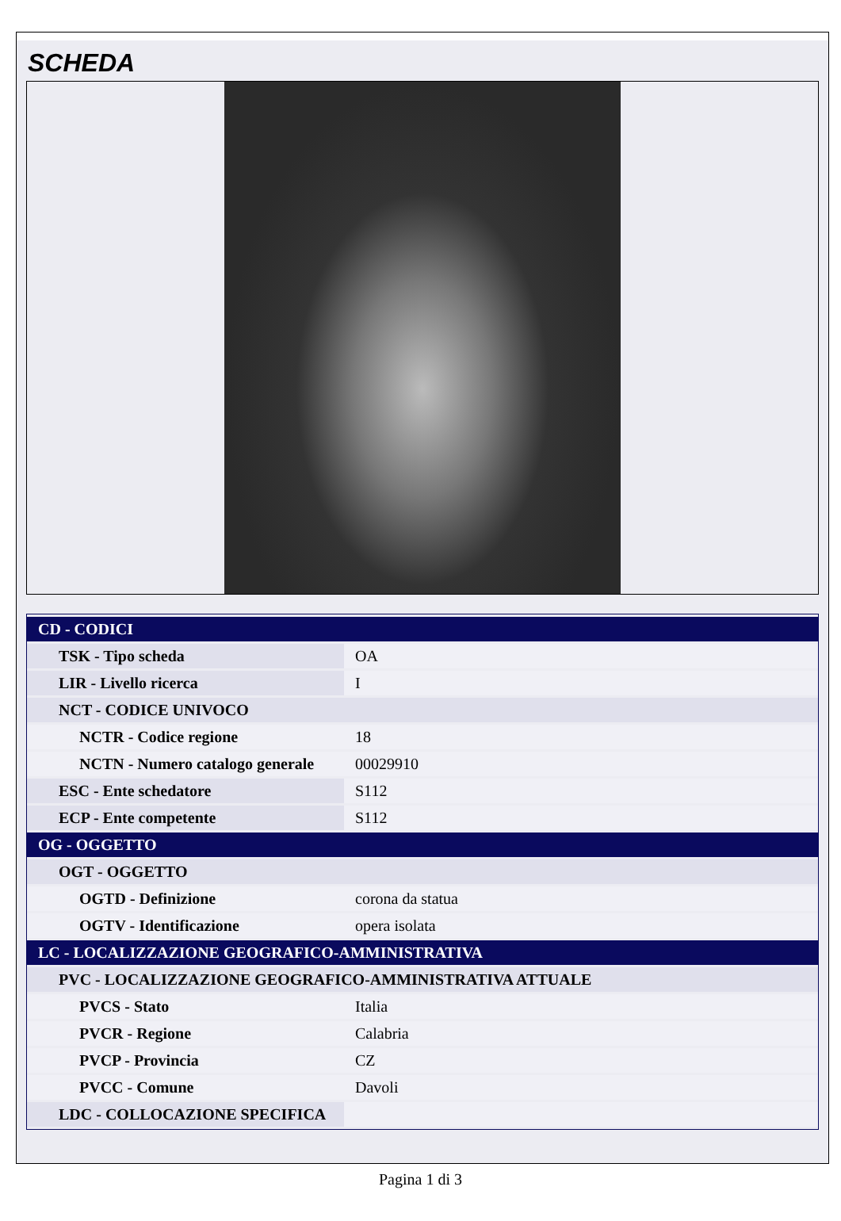SCHEDA
| CD - CODICI | |
| TSK - Tipo scheda | OA |
| LIR - Livello ricerca | I |
| NCT - CODICE UNIVOCO | |
| NCTR - Codice regione | 18 |
| NCTN - Numero catalogo generale | 00029910 |
| ESC - Ente schedatore | S112 |
| ECP - Ente competente | S112 |
| OG - OGGETTO | |
| OGT - OGGETTO | |
| OGTD - Definizione | corona da statua |
| OGTV - Identificazione | opera isolata |
| LC - LOCALIZZAZIONE GEOGRAFICO-AMMINISTRATIVA | |
| PVC - LOCALIZZAZIONE GEOGRAFICO-AMMINISTRATIVA ATTUALE | |
| PVCS - Stato | Italia |
| PVCR - Regione | Calabria |
| PVCP - Provincia | CZ |
| PVCC - Comune | Davoli |
| LDC - COLLOCAZIONE SPECIFICA | |
Pagina 1 di 3